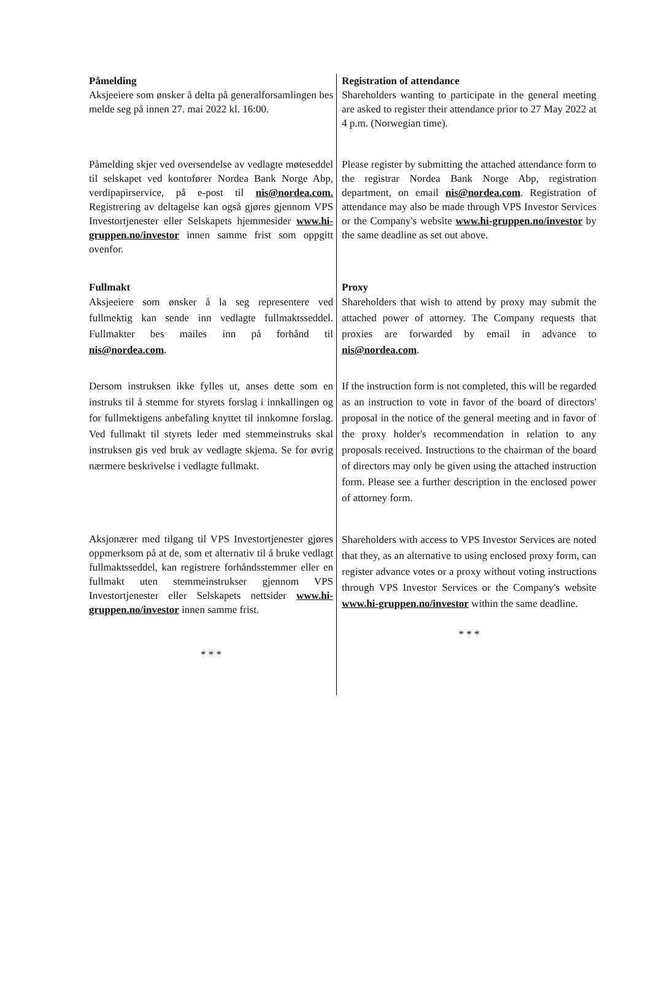Påmelding
Aksjeeiere som ønsker å delta på generalforsamlingen bes melde seg på innen 27. mai 2022 kl. 16:00.
Registration of attendance
Shareholders wanting to participate in the general meeting are asked to register their attendance prior to 27 May 2022 at 4 p.m. (Norwegian time).
Påmelding skjer ved oversendelse av vedlagte møteseddel til selskapet ved kontofører Nordea Bank Norge Abp, verdipapirservice, på e-post til nis@nordea.com. Registrering av deltagelse kan også gjøres gjennom VPS Investortjenester eller Selskapets hjemmesider www.hi-gruppen.no/investor innen samme frist som oppgitt ovenfor.
Please register by submitting the attached attendance form to the registrar Nordea Bank Norge Abp, registration department, on email nis@nordea.com. Registration of attendance may also be made through VPS Investor Services or the Company's website www.hi-gruppen.no/investor by the same deadline as set out above.
Fullmakt
Aksjeeiere som ønsker å la seg representere ved fullmektig kan sende inn vedlagte fullmaktsseddel. Fullmakter bes mailes inn på forhånd til nis@nordea.com.
Proxy
Shareholders that wish to attend by proxy may submit the attached power of attorney. The Company requests that proxies are forwarded by email in advance to nis@nordea.com.
Dersom instruksen ikke fylles ut, anses dette som en instruks til å stemme for styrets forslag i innkallingen og for fullmektigens anbefaling knyttet til innkomne forslag. Ved fullmakt til styrets leder med stemmeinstruks skal instruksen gis ved bruk av vedlagte skjema. Se for øvrig nærmere beskrivelse i vedlagte fullmakt.
If the instruction form is not completed, this will be regarded as an instruction to vote in favor of the board of directors' proposal in the notice of the general meeting and in favor of the proxy holder's recommendation in relation to any proposals received. Instructions to the chairman of the board of directors may only be given using the attached instruction form. Please see a further description in the enclosed power of attorney form.
Aksjonærer med tilgang til VPS Investortjenester gjøres oppmerksom på at de, som et alternativ til å bruke vedlagt fullmaktsseddel, kan registrere forhåndsstemmer eller en fullmakt uten stemmeinstrukser gjennom VPS Investortjenester eller Selskapets nettsider www.hi-gruppen.no/investor innen samme frist.
* * *
Shareholders with access to VPS Investor Services are noted that they, as an alternative to using enclosed proxy form, can register advance votes or a proxy without voting instructions through VPS Investor Services or the Company's website www.hi-gruppen.no/investor within the same deadline.
* * *